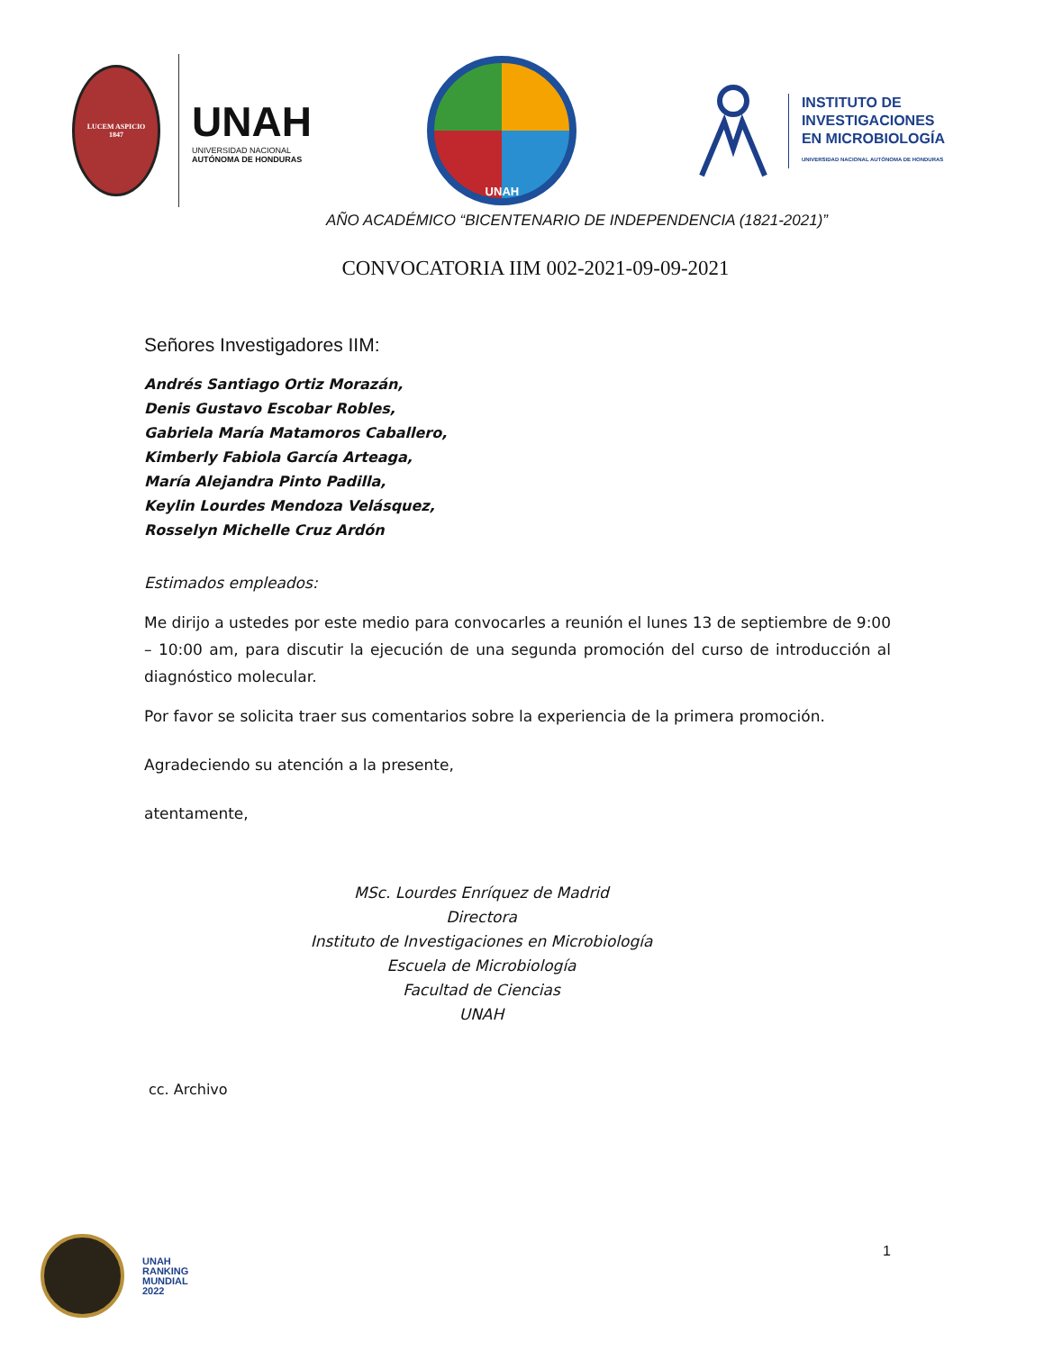LUCEM ASPICIO
1847
UNAH
UNIVERSIDAD NACIONAL
AUTÓNOMA DE HONDURAS
UNAH
INSTITUTO DE
INVESTIGACIONES
EN MICROBIOLOGÍA
UNIVERSIDAD NACIONAL AUTÓNOMA DE HONDURAS
AÑO ACADÉMICO “BICENTENARIO DE INDEPENDENCIA (1821-2021)”
CONVOCATORIA IIM 002-2021-09-09-2021
Señores Investigadores IIM:
Andrés Santiago Ortiz Morazán,
Denis Gustavo Escobar Robles,
Gabriela María Matamoros Caballero,
Kimberly Fabiola García Arteaga,
María Alejandra Pinto Padilla,
Keylin Lourdes Mendoza Velásquez,
Rosselyn Michelle Cruz Ardón
Estimados empleados:
Me dirijo a ustedes por este medio para convocarles a reunión el lunes 13 de septiembre de 9:00 – 10:00 am, para discutir la ejecución de una segunda promoción del curso de introducción al diagnóstico molecular.
Por favor se solicita traer sus comentarios sobre la experiencia de la primera promoción.
Agradeciendo su atención a la presente,
atentamente,
MSc. Lourdes Enríquez de Madrid
Directora
Instituto de Investigaciones en Microbiología
Escuela de Microbiología
Facultad de Ciencias
UNAH
cc. Archivo
UNAH
RANKING
MUNDIAL
2022
1